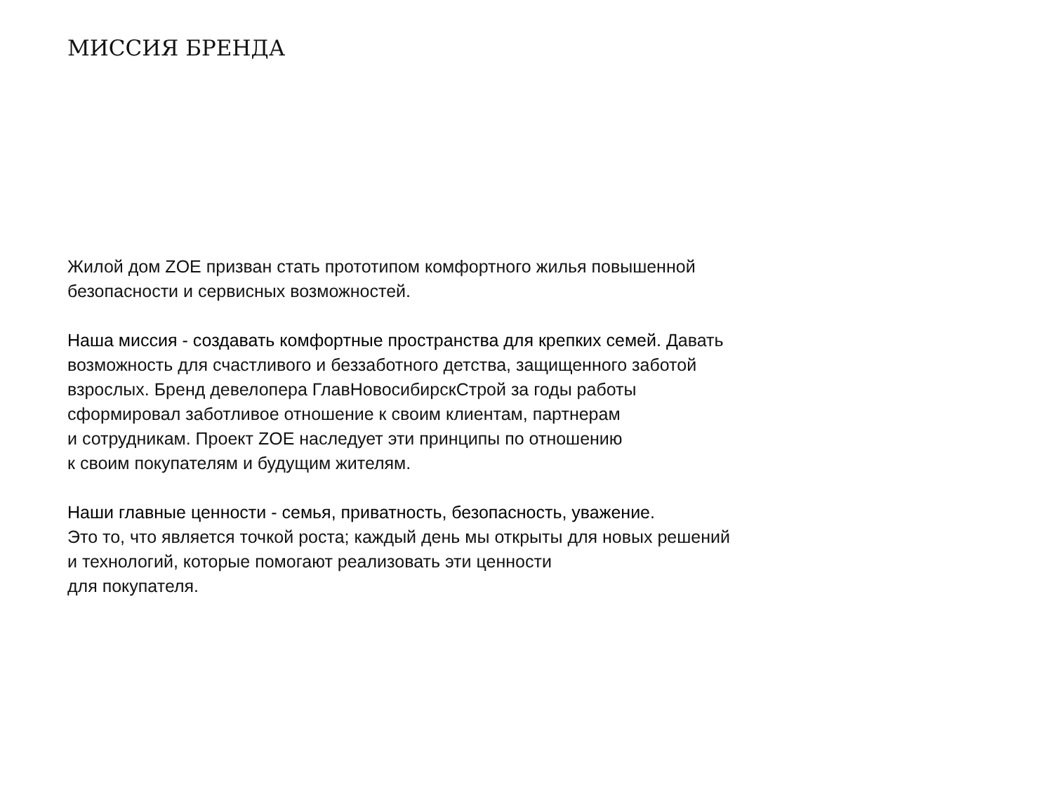МИССИЯ БРЕНДА
Жилой дом ZOE призван стать прототипом комфортного жилья повышенной
безопасности и сервисных возможностей.
Наша миссия - создавать комфортные пространства для крепких семей. Давать
возможность для счастливого и беззаботного детства, защищенного заботой
взрослых. Бренд девелопера ГлавНовосибирскСтрой за годы работы
сформировал заботливое отношение к своим клиентам, партнерам
и сотрудникам. Проект ZOE наследует эти принципы по отношению
к своим покупателям и будущим жителям.
Наши главные ценности - семья, приватность, безопасность, уважение.
Это то, что является точкой роста; каждый день мы открыты для новых решений
и технологий, которые помогают реализовать эти ценности
для покупателя.